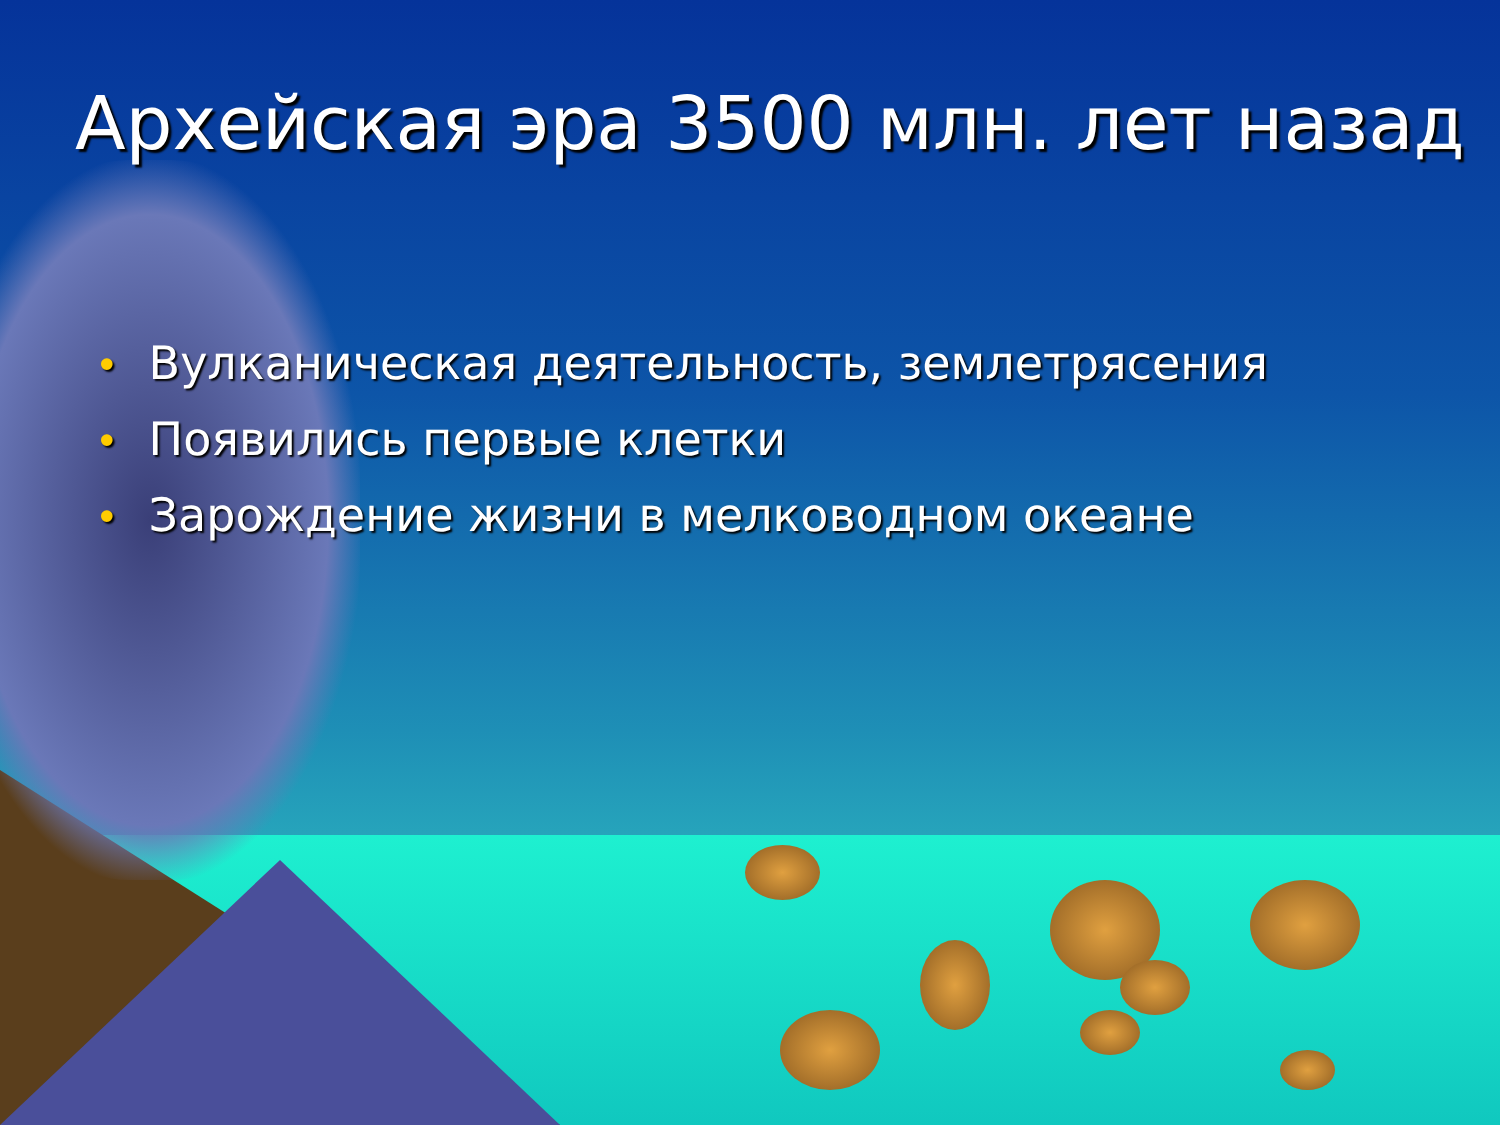Архейская эра 3500 млн. лет назад
• Вулканическая деятельность, землетрясения
• Появились первые клетки
• Зарождение жизни в мелководном океане